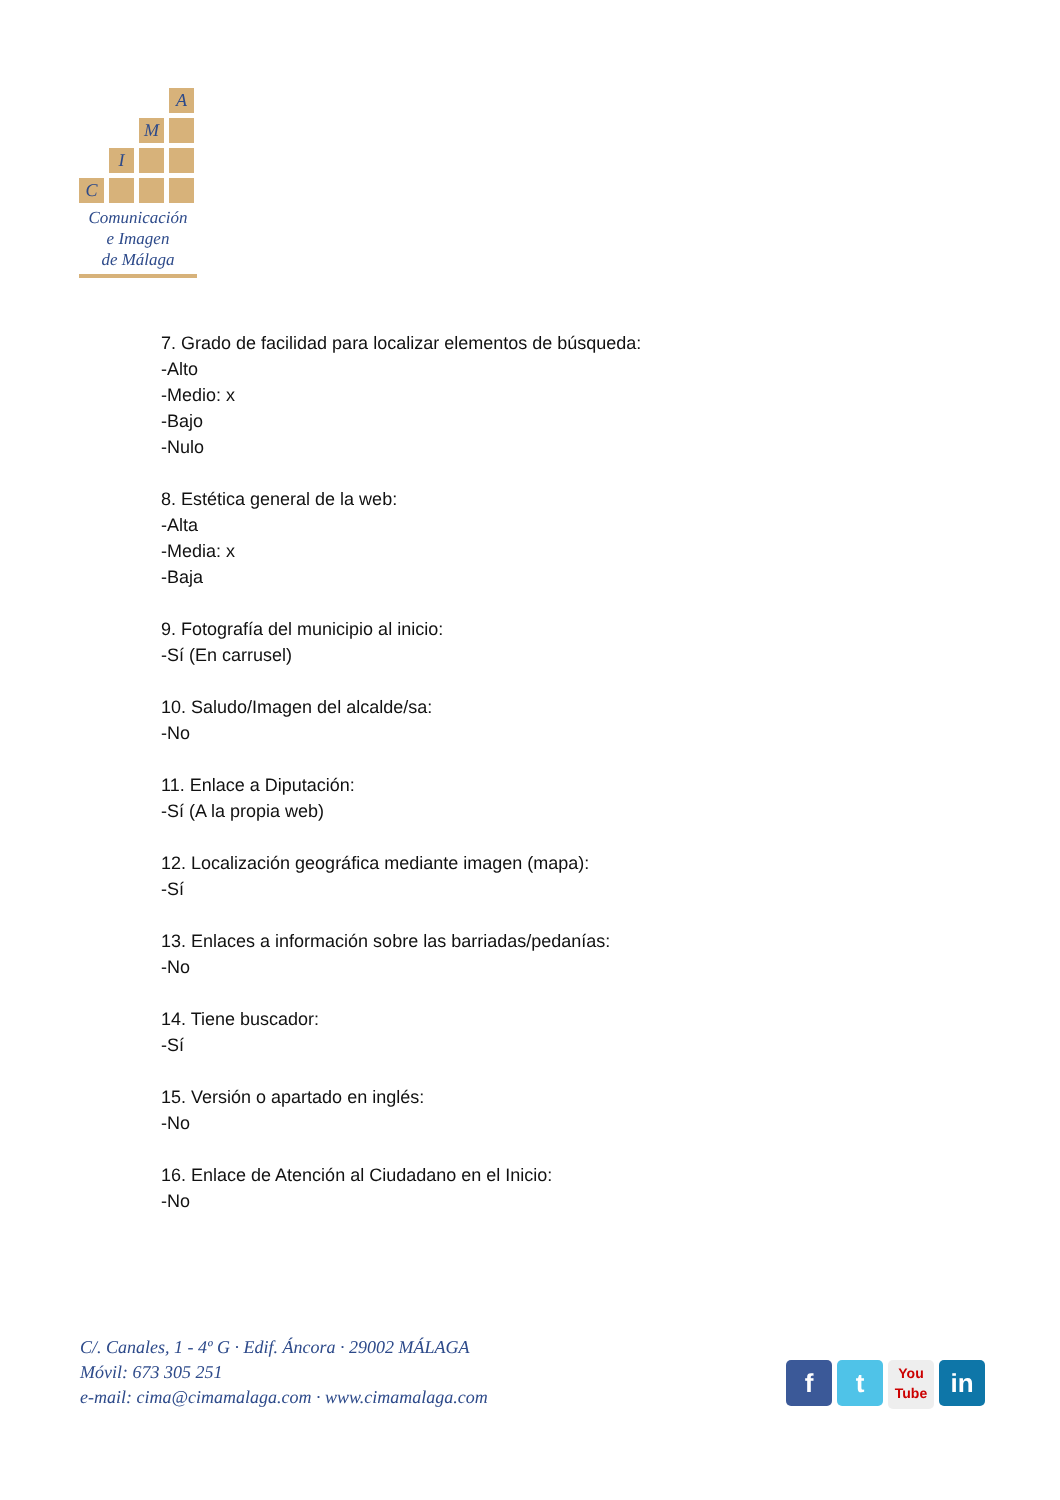A
M
I
C
Comunicación
e Imagen
de Málaga
7. Grado de facilidad para localizar elementos de búsqueda:
-Alto
-Medio: x
-Bajo
-Nulo
8. Estética general de la web:
-Alta
-Media: x
-Baja
9. Fotografía del municipio al inicio:
-Sí (En carrusel)
10. Saludo/Imagen del alcalde/sa:
-No
11. Enlace a Diputación:
-Sí (A la propia web)
12. Localización geográfica mediante imagen (mapa):
-Sí
13. Enlaces a información sobre las barriadas/pedanías:
-No
14. Tiene buscador:
-Sí
15. Versión o apartado en inglés:
-No
16. Enlace de Atención al Ciudadano en el Inicio:
-No
C/. Canales, 1 - 4º G · Edif. Áncora · 29002 MÁLAGA
Móvil: 673 305 251
e-mail: cima@cimamalaga.com · www.cimamalaga.com
f t
You
Tube
in